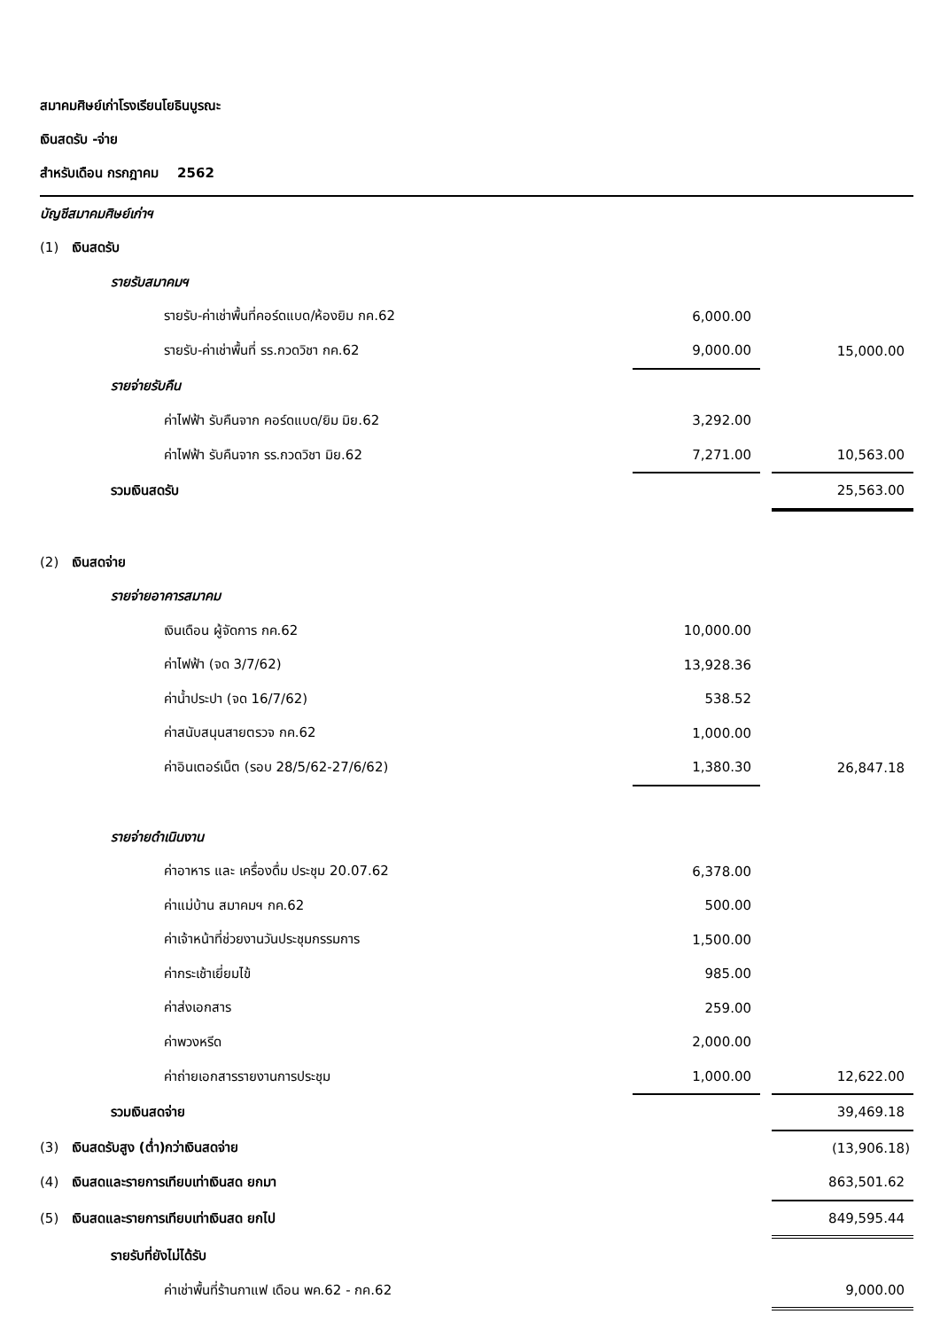สมาคมศิษย์เก่าโรงเรียนโยธินบูรณะ
เงินสดรับ -จ่าย
สำหรับเดือน กรกฎาคม 2562
| บัญชีสมาคมศิษย์เก่าฯ | | | |
| (1) เงินสดรับ | | | |
| รายรับสมาคมฯ | | | |
| รายรับ-ค่าเช่าพื้นที่คอร์ดแบด/ห้องยิม กค.62 | 6,000.00 | | |
| รายรับ-ค่าเช่าพื้นที่ รร.กวดวิชา กค.62 | 9,000.00 | | 15,000.00 |
| รายจ่ายรับคืน | | | |
| ค่าไฟฟ้า รับคืนจาก คอร์ดแบด/ยิม มิย.62 | 3,292.00 | | |
| ค่าไฟฟ้า รับคืนจาก รร.กวดวิชา มิย.62 | 7,271.00 | | 10,563.00 |
| รวมเงินสดรับ | | | 25,563.00 |
| (2) เงินสดจ่าย | | | |
| รายจ่ายอาคารสมาคม | | | |
| เงินเดือน ผู้จัดการ กค.62 | 10,000.00 | | |
| ค่าไฟฟ้า (จด 3/7/62) | 13,928.36 | | |
| ค่าน้ำประปา (จด 16/7/62) | 538.52 | | |
| ค่าสนับสนุนสายตรวจ กค.62 | 1,000.00 | | |
| ค่าอินเตอร์เน็ต (รอบ 28/5/62-27/6/62) | 1,380.30 | | 26,847.18 |
| รายจ่ายดำเนินงาน | | | |
| ค่าอาหาร และ เครื่องดื่ม ประชุม 20.07.62 | 6,378.00 | | |
| ค่าแม่บ้าน สมาคมฯ กค.62 | 500.00 | | |
| ค่าเจ้าหน้าที่ช่วยงานวันประชุมกรรมการ | 1,500.00 | | |
| ค่ากระเช้าเยี่ยมไข้ | 985.00 | | |
| ค่าส่งเอกสาร | 259.00 | | |
| ค่าพวงหรีด | 2,000.00 | | |
| ค่าถ่ายเอกสารรายงานการประชุม | 1,000.00 | | 12,622.00 |
| รวมเงินสดจ่าย | | | 39,469.18 |
| (3) เงินสดรับสูง (ต่ำ)กว่าเงินสดจ่าย | | | (13,906.18) |
| (4) เงินสดและรายการเทียบเท่าเงินสด ยกมา | | | 863,501.62 |
| (5) เงินสดและรายการเทียบเท่าเงินสด ยกไป | | | 849,595.44 |
| รายรับที่ยังไม่ได้รับ | | | |
| ค่าเช่าพื้นที่ร้านกาแฟ เดือน พค.62 - กค.62 | | | 9,000.00 |